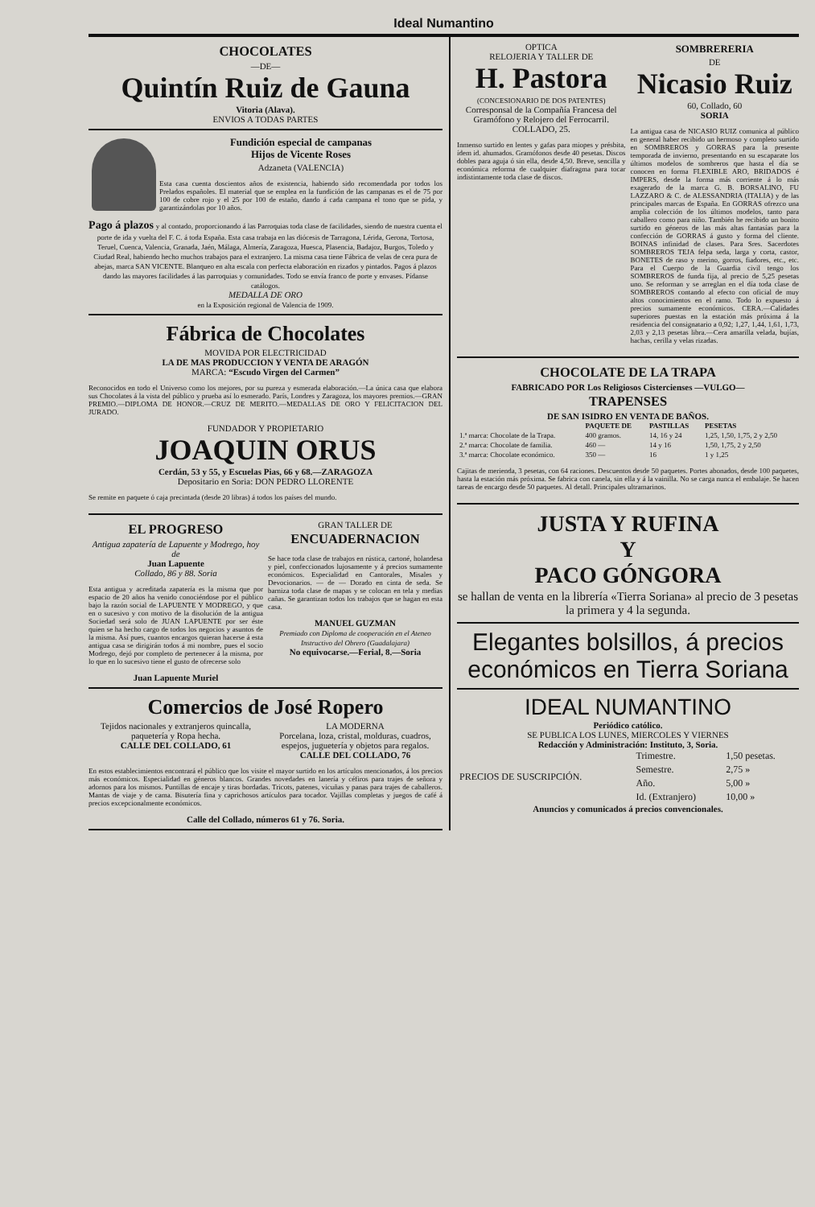Ideal Numantino
CHOCOLATES
—DE—
Quintín Ruiz de Gauna
Vitoria (Alava).
ENVIOS A TODAS PARTES
Fundición especial de campanas
Hijos de Vicente Roses
Adzaneta (VALENCIA)
Esta casa cuenta doscientos años de existencia, habiendo sido recomendada por todos los Prelados españoles. El material que se emplea en la fundición de las campanas es el de 75 por 100 de cobre rojo y el 25 por 100 de estaño, dando á cada campana el tono que se pida, y garantizándolas por 10 años.
Pago á plazos y al contado, proporcionando á las Parroquias toda clase de facilidades, siendo de nuestra cuenta el porte de ida y vuelta del F. C. á toda España. Esta casa trabaja en las diócesis de Tarragona, Lérida, Gerona, Tortosa, Teruel, Cuenca, Valencia, Granada, Jaén, Málaga, Almería, Zaragoza, Huesca, Plasencia, Badajoz, Burgos, Toledo y Ciudad Real, habiendo hecho muchos trabajos para el extranjero. La misma casa tiene Fábrica de velas de cera pura de abejas, marca SAN VICENTE. Blanqueo en alta escala con perfecta elaboración en rizados y pintados. Pagos á plazos dando las mayores facilidades á las parroquias y comunidades. Todo se envía franco de porte y envases. Pídanse catálogos.
MEDALLA DE ORO
en la Exposición regional de Valencia de 1909.
Fábrica de Chocolates
MOVIDA POR ELECTRICIDAD
LA DE MAS PRODUCCION Y VENTA DE ARAGÓN
MARCA: “Escudo Virgen del Carmen”
Reconocidos en todo el Universo como los mejores, por su pureza y esmerada elaboración.—La única casa que elabora sus Chocolates á la vista del público y prueba así lo esmerado. París, Londres y Zaragoza, los mayores premios.—GRAN PREMIO.—DIPLOMA DE HONOR.—CRUZ DE MERITO.—MEDALLAS DE ORO Y FELICITACION DEL JURADO.
FUNDADOR Y PROPIETARIO
JOAQUIN ORUS
Cerdán, 53 y 55, y Escuelas Pias, 66 y 68.—ZARAGOZA
Depositario en Soria: DON PEDRO LLORENTE
Se remite en paquete ó caja precintada (desde 20 libras) á todos los países del mundo.
EL PROGRESO
Antigua zapatería de Lapuente y Modrego, hoy de
Juan Lapuente
Collado, 86 y 88. Soria
Esta antigua y acreditada zapatería es la misma que por espacio de 20 años ha venido conociéndose por el público bajo la razón social de LAPUENTE Y MODREGO, y que en o sucesivo y con motivo de la disolución de la antigua Sociedad será solo de JUAN LAPUENTE por ser éste quien se ha hecho cargo de todos los negocios y asuntos de la misma. Así pues, cuantos encargos quieran hacerse á esta antigua casa se dirigirán todos á mi nombre, pues el socio Modrego, dejó por completo de pertenecer á la misma, por lo que en lo sucesivo tiene el gusto de ofrecerse solo
Juan Lapuente Muriel
GRAN TALLER DE
ENCUADERNACION
Se hace toda clase de trabajos en rústica, cartoné, holandesa y piel, confeccionados lujosamente y á precios sumamente económicos. Especialidad en Cantorales, Misales y Devocionarios. — de — Dorado en cinta de seda. Se barniza toda clase de mapas y se colocan en tela y medias cañas. Se garantizan todos los trabajos que se hagan en esta casa.
MANUEL GUZMAN
Premiado con Diploma de cooperación en el Ateneo Instructivo del Obrero (Guadalajara)
No equivocarse.—Ferial, 8.—Soria
Comercios de José Ropero
Tejidos nacionales y extranjeros quincalla, paquetería y Ropa hecha.
CALLE DEL COLLADO, 61
LA MODERNA
Porcelana, loza, cristal, molduras, cuadros, espejos, juguetería y objetos para regalos.
CALLE DEL COLLADO, 76
En estos establecimientos encontrará el público que los visite el mayor surtido en los artículos mencionados, á los precios más económicos. Especialidad en géneros blancos. Grandes novedades en lanería y céfiros para trajes de señora y adornos para los mismos. Puntillas de encaje y tiras bordadas. Tricots, patenes, vicuñas y panas para trajes de caballeros. Mantas de viaje y de cama. Bisutería fina y caprichosos artículos para tocador. Vajillas completas y juegos de café á precios excepcionalmente económicos.
Calle del Collado, números 61 y 76. Soria.
OPTICA
RELOJERIA Y TALLER DE
H. Pastora
(CONCESIONARIO DE DOS PATENTES)
Corresponsal de la Compañía Francesa del Gramófono y Relojero del Ferrocarril.
COLLADO, 25.
Inmenso surtido en lentes y gafas para miopes y présbita, ídem id. ahumados. Gramófonos desde 40 pesetas. Discos dobles para aguja ó sin ella, desde 4,50. Breve, sencilla y económica reforma de cualquier diafragma para tocar indistintamente toda clase de discos.
SOMBRERERIA
DE
Nicasio Ruiz
60, Collado, 60
SORIA
La antigua casa de NICASIO RUIZ comunica al público en general haber recibido un hermoso y completo surtido en SOMBREROS y GORRAS para la presente temporada de invierno, presentando en su escaparate los últimos modelos de sombreros que hasta el día se conocen en forma FLEXIBLE ARO, BRIDADOS é IMPERS, desde la forma más corriente á lo más exagerado de la marca G. B. BORSALINO, FU LAZZARO & C. de ALESSANDRIA (ITALIA) y de las principales marcas de España. En GORRAS ofrezco una amplia colección de los últimos modelos, tanto para caballero como para niño. También he recibido un bonito surtido en géneros de las más altas fantasías para la confección de GORRAS á gusto y forma del cliente. BOINAS infinidad de clases. Para Sres. Sacerdotes SOMBREROS TEJA felpa seda, larga y corta, castor, BONETES de raso y merino, gorros, fiadores, etc., etc. Para el Cuerpo de la Guardia civil tengo los SOMBREROS de funda fija, al precio de 5,25 pesetas uno. Se reforman y se arreglan en el día toda clase de SOMBREROS contando al efecto con oficial de muy altos conocimientos en el ramo. Todo lo expuesto á precios sumamente económicos. CERA.—Calidades superiores puestas en la estación más próxima á la residencia del consignatario a 0,92; 1,27, 1,44, 1,61, 1,73, 2,03 y 2,13 pesetas libra.—Cera amarilla velada, bujías, hachas, cerilla y velas rizadas.
CHOCOLATE DE LA TRAPA
FABRICADO POR Los Religiosos Cistercienses —VULGO—
TRAPENSES
DE SAN ISIDRO EN VENTA DE BAÑOS.
| | PAQUETE DE | PASTILLAS | PESETAS |
| --- | --- | --- | --- |
| 1.ª marca: Chocolate de la Trapa. | 400 gramos. | 14, 16 y 24 | 1,25, 1,50, 1,75, 2 y 2,50 |
| 2.ª marca: Chocolate de familia. | 460 — | 14 y 16 | 1,50, 1,75, 2 y 2,50 |
| 3.ª marca: Chocolate económico. | 350 — | 16 | 1 y 1,25 |
Cajitas de merienda, 3 pesetas, con 64 raciones. Descuentos desde 50 paquetes. Portes abonados, desde 100 paquetes, hasta la estación más próxima. Se fabrica con canela, sin ella y á la vainilla. No se carga nunca el embalaje. Se hacen tareas de encargo desde 50 paquetes. Al detall. Principales ultramarinos.
JUSTA Y RUFINA
Y
PACO GÓNGORA
se hallan de venta en la librería «Tierra Soriana» al precio de 3 pesetas la primera y 4 la segunda.
Elegantes bolsillos, á precios económicos en Tierra Soriana
IDEAL NUMANTINO
Periódico católico.
SE PUBLICA LOS LUNES, MIERCOLES Y VIERNES
Redacción y Administración: Instituto, 3, Soria.
| PRECIOS DE SUSCRIPCIÓN. | Trimestre. | 1,50 pesetas. |
| | Semestre. | 2,75 » |
| | Año. | 5,00 » |
| | Id. (Extranjero) | 10,00 » |
Anuncios y comunicados á precios convencionales.